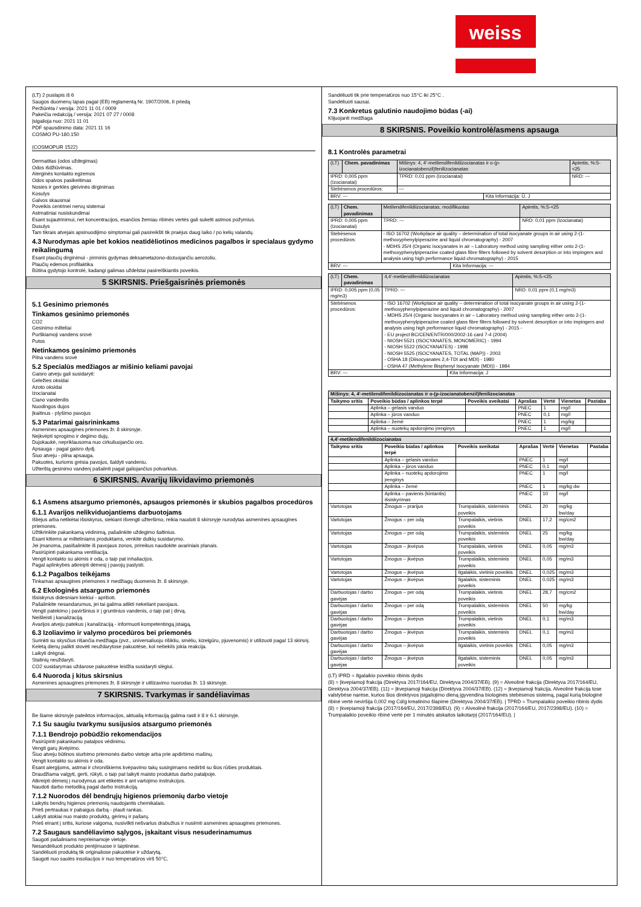weiss
(LT) 2 puslapis iš 6
Saugos duomenų lapas pagal (EB) reglamentą Nr. 1907/2006, II priedą
Peržiūrėta / versija: 2021 11 01 / 0009
Pakeičia redakciją / versija: 2021 07 27 / 0008
Įsigalioja nuo: 2021 11 01
PDF spausdinimo data: 2021 11 16
COSMO PU-180.150
(COSMOPUR 1522)
Dermatitas (odos uždegimas)
Odos išdžiūvimas.
Alerginės kontakto egzemos
Odos spalvos pasikeitimas
Nosies ir gerklės gleivinės dirginimas
Kosulys
Galvos skausmai
Poveikis centrinei nervų sistemai
Astmatiniai nusiskundimai
Esant sujautrinimui, net koncentracijos, esančios žemiau ribinės vertės gali sukelti astmos požymius.
Dusulys
Tam tikrais atvejais apsinuodijimo simptomai gali pasireikšti tik praėjus daug laiko / po kelių valandų.
4.3 Nurodymas apie bet kokios neatidėliotinos medicinos pagalbos ir specialaus gydymo reikalingumą
Esant plaučių dirginimui - pirminis gydymas deksametazono-dozuojančiu aerozoliu.
Plaučių edemos profilaktika
Būtina gydytojo kontrolė, kadangi galimas uždelstai pasireiškiantis poveikis.
5 SKIRSNIS. Priešgaisrinės priemonės
5.1 Gesinimo priemonės
Tinkamos gesinimo priemonės
CO2
Gesinimo milteliai
Purškiamoji vandens srovė
Putos
Netinkamos gesinimo priemonės
Pilna vandens srovė
5.2 Specialūs medžiagos ar mišinio keliami pavojai
Gaisro atveju gali susidaryti:
Geležies oksidai
Azoto oksidai
Izocianatai
Ciano vandenilis
Nuodingos dujos
Įkaitinus - plyšimo pavojus
5.3 Patarimai gaisrininkams
Asmenines apsaugines priemones žr. 8 skirsnyje.
Neįkvėpti sprogimo ir degimo dujų.
Dujokaukė, nepriklausoma nuo cirkuliuojančio oro.
Apsauga - pagal gaisro dydį.
Šiuo atveju - pilna apsauga.
Pakuotes, kurioms grėsia pavojus, šaldyti vandeniu.
Užterštą gesinimo vandenį pašalinti pagal galiojančius potvarkius.
6 SKIRSNIS. Avarijų likvidavimo priemonės
6.1 Asmens atsargumo priemonės, apsaugos priemonės ir skubios pagalbos procedūros
6.1.1 Avarijos nelikviduojantiems darbuotojams
Išliejus arba netikėtai išsiskyrus, siekiant išvengti užteršimo, reikia naudoti 8 skirsnyje nurodytas asmenines apsaugines priemones.
Užtikrinkite pakankamą vėdinimą, pašalinkite uždegimo šaltinius.
Esant kitiems ar milteliniams produktams, venkite dulkių susidarymo.
Jei įmanoma, pasišalinkite iš pavojaus zonos, prireikus naudokite avariniais planais.
Pasirūpinti pakankama ventiliacija.
Vengti kontakto su akimis ir oda, o taip pat inhaliacijos.
Pagal aplinkybes atkreipti dėmesį į pavojų paslysti.
6.1.2 Pagalbos teikėjams
Tinkamas apsaugines priemones ir medžiagų duomenis žr. 8 skirsnyje.
6.2 Ekologinės atsargumo priemonės
Išsiskyrus didesniam kiekiui - apriboti.
Pašalinkite nesandarumus, jei tai galima atlikti nekeliant pavojaus.
Vengti patekimo į paviršinius ir į gruntinius vandenis, o taip pat į dirvą.
Neišleisti į kanalizaciją.
Avarijos atveju patekus į kanalizaciją - informuoti kompetentingą įstaigą.
6.3 Izoliavimo ir valymo procedūros bei priemonės
Surinkti su skysčius rišančia medžiaga (pvz., universaliuoju rišikliu, smėliu, kizelgūru, pjuvenomis) ir utilizuoti pagal 13 skirsnį.
Keletą dienų palikti stovėti neuždarytose pakuotėse, kol nebekils jokia reakcija.
Laikyti drėgnai.
Statinių neuždaryti.
CO2 susidarymas uždarose pakuotėse leidžia susidaryti slėgiui.
6.4 Nuoroda į kitus skirsnius
Asmenines apsaugines priemones žr. 8 skirsnyje ir utilizavimo nuorodas žr. 13 skirsnyje.
7 SKIRSNIS. Tvarkymas ir sandėliavimas
Be šiame skirsnyje pateiktos informacijos, aktualią informaciją galima rasti ir 8 ir 6.1 skirsnyje.
7.1 Su saugiu tvarkymu susijusios atsargumo priemonės
7.1.1 Bendrojo pobūdžio rekomendacijos
Pasirūpinti pakankamu patalpos vėdinimu.
Vengti garų įkvėpimo.
Šiuo atveju būtinos siurbimo priemonės darbo vietoje arba prie apdirbimo mašinų.
Vengti kontakto su akimis ir oda.
Esant alergijoms, astmai ir chroniškiems kvėpavimo takų susirgimams nedirbti su šios rūšies produktais.
Draudžiama valgyti, gerti, rūkyti, o taip pat laikyti maisto produktus darbo patalpoje.
Atkreipti dėmesį į nurodymus ant etiketės ir ant vartojimo instrukcijos.
Naudoti darbo metodiką pagal darbo instrukciją.
7.1.2 Nuorodos dėl bendrųjų higienos priemonių darbo vietoje
Laikytis bendrų higienos priemonių naudojantis chemikalais.
Prieš pertraukas ir pabaigus darbą - plauti rankas.
Laikyti atokiai nuo maisto produktų, gėrimų ir pašarų.
Prieš einant į sritis, kuriose valgoma, nusivilkti nešvarius drabužius ir nusiimti asmenines apsaugines priemones.
7.2 Saugaus sandėliavimo sąlygos, įskaitant visus nesuderinamumus
Saugoti pašaliniams neprieinamoje vietoje.
Nesandėliuoti produkto perėjimuose ir laiptinėse.
Sandėliuoti produktą tik originaliose pakuotėse ir uždarytą.
Saugoti nuo saulės insoliacijos ir nuo temperatūros virš 50°C.
Sandėliuoti tik prie temperatūros nuo 15°C iki 25°C .
Sandėliuoti sausai.
7.3 Konkretus galutinio naudojimo būdas (-ai)
Klijuojanti medžiaga
8 SKIRSNIS. Poveikio kontrolė/asmens apsauga
8.1 Kontrolės parametrai
| (LT) | Chem. pavadinimas | Mišinys: 4, 4'-metilendifenildiizocianatas ir o-(p-izocianatobenzil)fenilizocianatas | | Apimtis, %:5-<25 |
| IPRD: 0,005 ppm (Izocianatai) | | TPRD: 0,01 ppm (Izocianatai) | | NRD: --- |
| Stebėsenos procedūros: | | --- | | |
| BRV: --- | | | Kita Informacija: Ū, J | |
| (LT) | Chem. pavadinimas | Metilendifenildiizocianatas, modifikuotas | | Apimtis, %:5-<25 |
| IPRD: 0,005 ppm (Izocianatai) | | TPRD: --- | | NRD: 0,01 ppm (Izocianatai) |
| Stebėsenos procedūros: | | - ISO 16702 (Workplace air quality – determination of total isocyanate groups in air using 2-(1-methoxyphenylpiperazine and liquid chromatography) - 2007 - MDHS 25/4 (Organic isocyanates in air – Laboratory method using sampling either onto 2-(1-methoxyphenylpiperazine coated glass fibre filters followed by solvent desorption or into impingers and analysis using high performance liquid chromatography) - 2015 | | |
| BRV: --- | | | Kita Informacija: --- | |
| (LT) | Chem. pavadinimas | 4,4'-metilendifenildiizocianatas | | Apimtis, %:5-<25 |
| IPRD: 0,005 ppm (0,05 mg/m3) | | TPRD: --- | | NRD: 0,01 ppm (0,1 mg/m3) |
| Stebėsenos procedūros: | | - ISO 16702 (Workplace air quality – determination of total isocyanate groups in air using 2-(1-methoxyphenylpiperazine and liquid chromatography) - 2007 - MDHS 25/4 (Organic isocyanates in air – Laboratory method using sampling either onto 2-(1-methoxyphenylpiperazine coated glass fibre filters followed by solvent desorption or into impingers and analysis using high performance liquid chromatography) - 2015 - - EU project BC/CEN/ENTR/000/2002-16 card 7-4 (2004) - NIOSH 5521 (ISOCYANATES, MONOMERIC) - 1994 - NIOSH 5522 (ISOCYANATES) - 1998 - NIOSH 5525 (ISOCYANATES, TOTAL (MAP)) - 2003 - OSHA 18 (Diisocyanates 2,4-TDI and MDI) - 1980 - OSHA 47 (Methylene Bisphenyl Isocyanate (MDI)) - 1984 | | |
| BRV: --- | | | Kita Informacija: J | |
| Mišinys: 4, 4'-metilendifenildiizocianatas ir o-(p-izocianatobenzil)fenilizocianatas | | | | | | |
| --- | --- | --- | --- | --- | --- | --- |
| Taikymo sritis | Poveikio būdas / aplinkos terpė | Poveikis sveikatai | Aprašas | Vertė | Vienetas | Pastaba |
| | Aplinka – gėlasis vanduo | | PNEC | 1 | mg/l | |
| | Aplinka – jūros vanduo | | PNEC | 0,1 | mg/l | |
| | Aplinka – žemė | | PNEC | 1 | mg/kg | |
| | Aplinka – nuotekų apdorojimo įrenginys | | PNEC | 1 | mg/l | |
| 4,4'-metilendifenildiizocianatas | | | | | | |
| --- | --- | --- | --- | --- | --- | --- |
| Taikymo sritis | Poveikio būdas / aplinkos terpė | Poveikis sveikatai | Aprašas | Vertė | Vienetas | Pastaba |
| | Aplinka – gėlasis vanduo | | PNEC | 1 | mg/l | |
| | Aplinka – jūros vanduo | | PNEC | 0,1 | mg/l | |
| | Aplinka – nuotekų apdorojimo įrenginys | | PNEC | 1 | mg/l | |
| | Aplinka – žemė | | PNEC | 1 | mg/kg dw | |
| | Aplinka – pavienis (kintantis) išsiskyrimas | | PNEC | 10 | mg/l | |
| Vartotojas | Žmogus – prarijus | Trumpalaikis, sisteminis poveikis | DNEL | 20 | mg/kg bw/day | |
| Vartotojas | Žmogus – per odą | Trumpalaikis, vietinis poveikis | DNEL | 17,2 | mg/cm2 | |
| Vartotojas | Žmogus – per odą | Trumpalaikis, sisteminis poveikis | DNEL | 25 | mg/kg bw/day | |
| Vartotojas | Žmogus – įkvėpus | Trumpalaikis, vietinis poveikis | DNEL | 0,05 | mg/m3 | |
| Vartotojas | Žmogus – įkvėpus | Trumpalaikis, sisteminis poveikis | DNEL | 0,05 | mg/m3 | |
| Vartotojas | Žmogus – įkvėpus | Ilgalaikis, vietinis poveikis | DNEL | 0,025 | mg/m3 | |
| Vartotojas | Žmogus – įkvėpus | Ilgalaikis, sisteminis poveikis | DNEL | 0,025 | mg/m3 | |
| Darbuotojas / darbo gavėjas | Žmogus – per odą | Trumpalaikis, vietinis poveikis | DNEL | 28,7 | mg/cm2 | |
| Darbuotojas / darbo gavėjas | Žmogus – per odą | Trumpalaikis, sisteminis poveikis | DNEL | 50 | mg/kg bw/day | |
| Darbuotojas / darbo gavėjas | Žmogus – įkvėpus | Trumpalaikis, vietinis poveikis | DNEL | 0,1 | mg/m3 | |
| Darbuotojas / darbo gavėjas | Žmogus – įkvėpus | Trumpalaikis, sisteminis poveikis | DNEL | 0,1 | mg/m3 | |
| Darbuotojas / darbo gavėjas | Žmogus – įkvėpus | Ilgalaikis, vietinis poveikis | DNEL | 0,05 | mg/m3 | |
| Darbuotojas / darbo gavėjas | Žmogus – įkvėpus | Ilgalaikis, sisteminis poveikis | DNEL | 0,05 | mg/m3 | |
(LT) IPRD = Ilgalaikio poveikio ribinis dydis
(8) = Įkvepiamoji frakcija (Direktyva 2017/164/EU, Direktyva 2004/37/EB). (9) = Alveolinė frakcija (Direktyva 2017/164/EU, Direktyva 2004/37/EB). (11) = Įkvepiamoji frakcija (Direktyva 2004/37/EB). (12) = Įkvepiamoji frakcija. Alveolinė frakcija tose valstybėse narėse, kurios šios direktyvos įsigaliojimo dieną įgyvendina biologinės stebėsenos sistemą, pagal kurią biologinė ribinė vertė neviršija 0,002 mg Cd/g kreatinino šlapime (Direktyva 2004/37/EB). | TPRD = Trumpalaikio poveikio ribinis dydis
(8) = Įkvepiamoji frakcija (2017/164/EU, 2017/2398/EU). (9) = Alveolinė frakcija (2017/164/EU, 2017/2398/EU). (10) = Trumpalaikio poveikio ribinė vertė per 1 minutės atskaitos laikotarpį (2017/164/EU). |